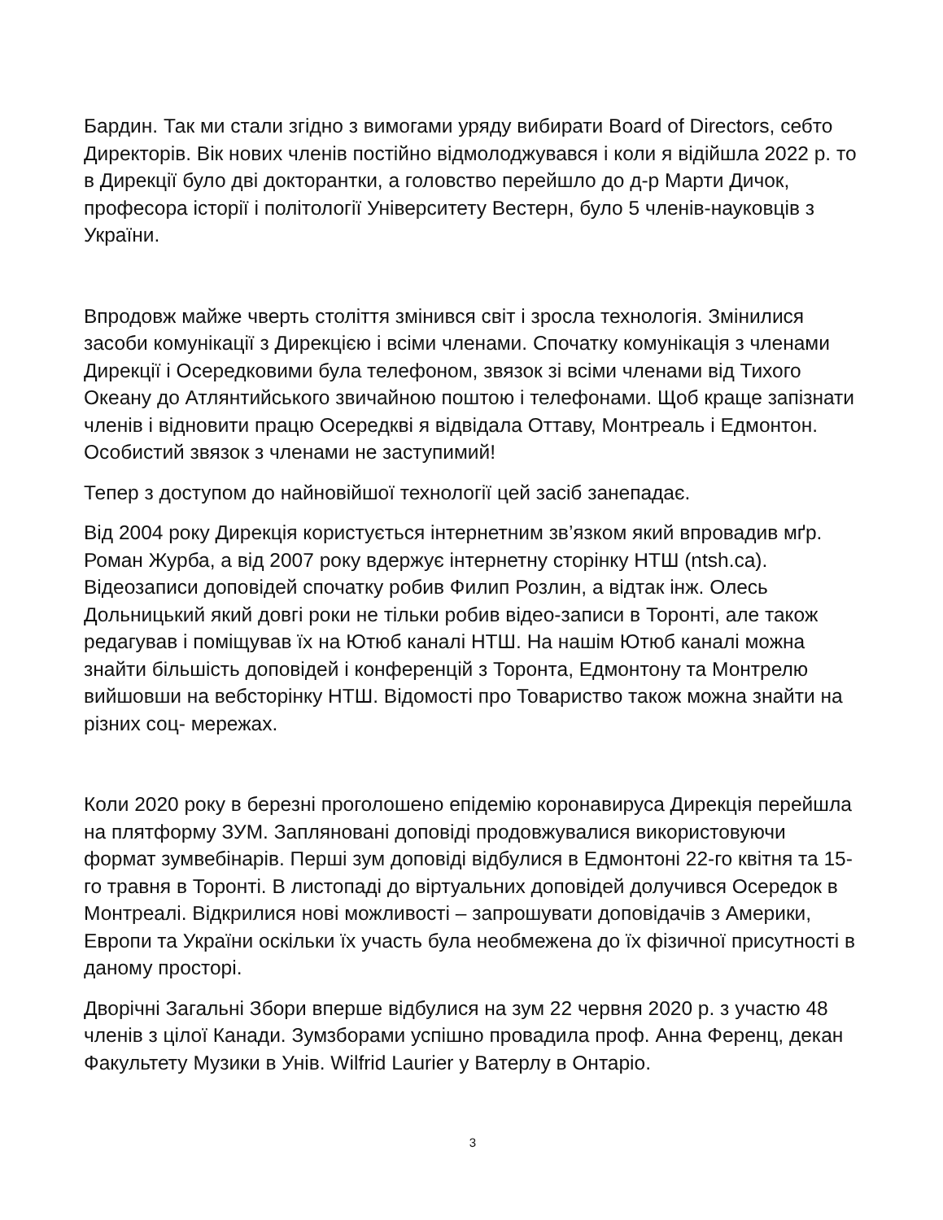Бардин. Так ми стали згідно з вимогами уряду вибирати Board of Directors, себто Директорів. Вік нових членів постійно відмолоджувався і коли я відійшла 2022 р. то в Дирекції було дві докторантки, а головство перейшло до д-р Марти Дичок, професора історії і політології Університету Вестерн, було 5 членів-науковців з України.
Впродовж майже чверть століття змінився світ і зросла технологія. Змінилися засоби комунікації з Дирекцією і всіми членами. Спочатку комунікація з членами Дирекції і Осередковими була телефоном, звязок зі всіми членами від Тихого Океану до Атлянтийського звичайною поштою і телефонами. Щоб краще запізнати членів і відновити працю Осередкві я відвідала Оттаву, Монтреаль і Едмонтон. Особистий звязок з членами не заступимий!
Тепер з доступом до найновійшої технології цей засіб занепадає.
Від 2004 року Дирекція користується інтернетним зв’язком який впровадив мґр. Роман Журба, а від 2007 року вдержує інтернетну сторінку НТШ (ntsh.ca). Відеозаписи доповідей спочатку робив Филип Розлин, а відтак інж. Олесь Дольницький який довгі роки не тільки робив відео-записи в Торонті, але також редагував і поміщував їх на Ютюб каналі НТШ. На нашім Ютюб каналі можна знайти більшість доповідей і конференцій з Торонта, Едмонтону та Монтрелю вийшовши на вебсторінку НТШ. Відомості про Товариство також можна знайти на різних соц- мережах.
Коли 2020 року в березні проголошено епідемію коронавируса Дирекція перейшла на плятформу ЗУМ. Запляновані доповіді продовжувалися використовуючи формат зумвебінарів. Перші зум доповіді відбулися в Едмонтоні 22-го квітня та 15-го травня в Торонті. В листопаді до віртуальних доповідей долучився Осередок в Монтреалі. Відкрилися нові можливості – запрошувати доповідачів з Америки, Европи та України оскільки їх участь була необмежена до їх фізичної присутності в даному просторі.
Дворічні Загальні Збори вперше відбулися на зум 22 червня 2020 р. з участю 48 членів з цілої Канади. Зумзборами успішно провадила проф. Анна Ференц, декан Факультету Музики в Унів. Wilfrid Laurier у Ватерлу в Онтаріо.
3